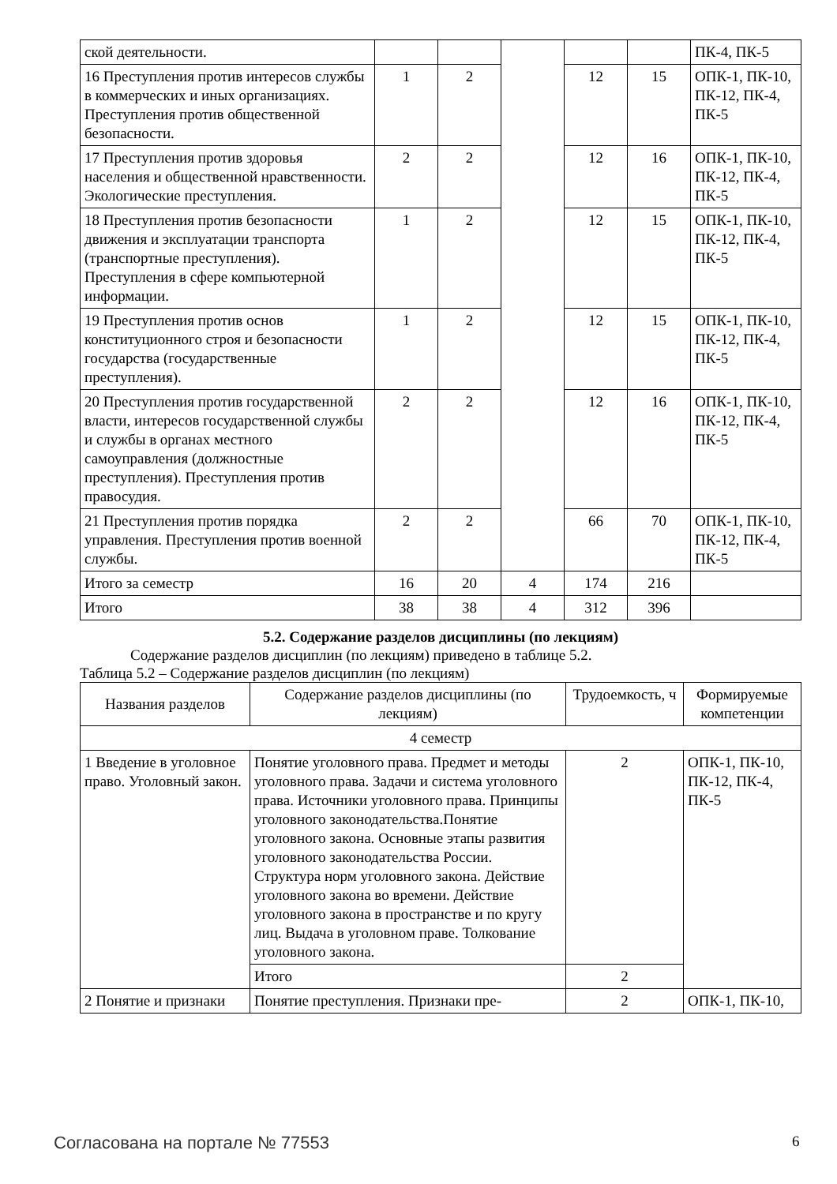| ской деятельности. | | | | | | ПК-4, ПК-5 |
| 16 Преступления против интересов службы в коммерческих и иных организациях. Преступления против общественной безопасности. | 1 | 2 | | 12 | 15 | ОПК-1, ПК-10, ПК-12, ПК-4, ПК-5 |
| 17 Преступления против здоровья населения и общественной нравственности. Экологические преступления. | 2 | 2 | | 12 | 16 | ОПК-1, ПК-10, ПК-12, ПК-4, ПК-5 |
| 18 Преступления против безопасности движения и эксплуатации транспорта (транспортные преступления). Преступления в сфере компьютерной информации. | 1 | 2 | | 12 | 15 | ОПК-1, ПК-10, ПК-12, ПК-4, ПК-5 |
| 19 Преступления против основ конституционного строя и безопасности государства (государственные преступления). | 1 | 2 | | 12 | 15 | ОПК-1, ПК-10, ПК-12, ПК-4, ПК-5 |
| 20 Преступления против государственной власти, интересов государственной службы и службы в органах местного самоуправления (должностные преступления). Преступления против правосудия. | 2 | 2 | | 12 | 16 | ОПК-1, ПК-10, ПК-12, ПК-4, ПК-5 |
| 21 Преступления против порядка управления. Преступления против военной службы. | 2 | 2 | | 66 | 70 | ОПК-1, ПК-10, ПК-12, ПК-4, ПК-5 |
| Итого за семестр | 16 | 20 | 4 | 174 | 216 | |
| Итого | 38 | 38 | 4 | 312 | 396 | |
5.2. Содержание разделов дисциплины (по лекциям)
Содержание разделов дисциплин (по лекциям) приведено в таблице 5.2.
Таблица 5.2 – Содержание разделов дисциплин (по лекциям)
| Названия разделов | Содержание разделов дисциплины (по лекциям) | Трудоемкость, ч | Формируемые компетенции |
| --- | --- | --- | --- |
| 4 семестр | | | |
| 1 Введение в уголовное право. Уголовный закон. | Понятие уголовного права. Предмет и методы уголовного права. Задачи и система уголовного права. Источники уголовного права. Принципы уголовного законодательства.Понятие уголовного закона. Основные этапы развития уголовного законодательства России. Структура норм уголовного закона. Действие уголовного закона во времени. Действие уголовного закона в пространстве и по кругу лиц. Выдача в уголовном праве. Толкование уголовного закона. | 2 | ОПК-1, ПК-10, ПК-12, ПК-4, ПК-5 |
| | Итого | 2 | |
| 2 Понятие и признаки | Понятие преступления. Признаки пре- | 2 | ОПК-1, ПК-10, |
Согласована на портале № 77553 6